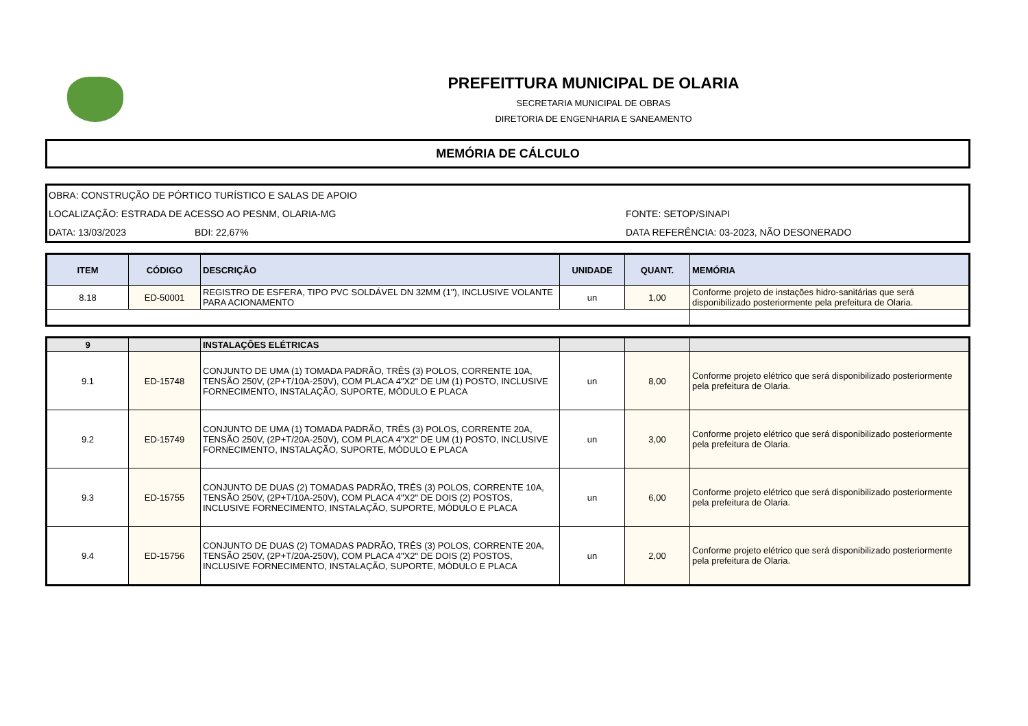PREFEITTURA MUNICIPAL DE OLARIA
SECRETARIA MUNICIPAL DE OBRAS
DIRETORIA DE ENGENHARIA E SANEAMENTO
MEMÓRIA DE CÁLCULO
OBRA: CONSTRUÇÃO DE PÓRTICO TURÍSTICO E SALAS DE APOIO
LOCALIZAÇÃO: ESTRADA DE ACESSO AO PESNM, OLARIA-MG FONTE: SETOP/SINAPI
DATA: 13/03/2023 BDI: 22,67% DATA REFERÊNCIA: 03-2023, NÃO DESONERADO
| ITEM | CÓDIGO | DESCRIÇÃO | UNIDADE | QUANT. | MEMÓRIA |
| --- | --- | --- | --- | --- | --- |
| 8.18 | ED-50001 | REGISTRO DE ESFERA, TIPO PVC SOLDÁVEL DN 32MM (1"), INCLUSIVE VOLANTE PARA ACIONAMENTO | un | 1,00 | Conforme projeto de instações hidro-sanitárias que será disponibilizado posteriormente pela prefeitura de Olaria. |
| 9 | | INSTALAÇÕES ELÉTRICAS | | | |
| 9.1 | ED-15748 | CONJUNTO DE UMA (1) TOMADA PADRÃO, TRÊS (3) POLOS, CORRENTE 10A, TENSÃO 250V, (2P+T/10A-250V), COM PLACA 4"X2" DE UM (1) POSTO, INCLUSIVE FORNECIMENTO, INSTALAÇÃO, SUPORTE, MÓDULO E PLACA | un | 8,00 | Conforme projeto elétrico que será disponibilizado posteriormente pela prefeitura de Olaria. |
| 9.2 | ED-15749 | CONJUNTO DE UMA (1) TOMADA PADRÃO, TRÊS (3) POLOS, CORRENTE 20A, TENSÃO 250V, (2P+T/20A-250V), COM PLACA 4"X2" DE UM (1) POSTO, INCLUSIVE FORNECIMENTO, INSTALAÇÃO, SUPORTE, MÓDULO E PLACA | un | 3,00 | Conforme projeto elétrico que será disponibilizado posteriormente pela prefeitura de Olaria. |
| 9.3 | ED-15755 | CONJUNTO DE DUAS (2) TOMADAS PADRÃO, TRÊS (3) POLOS, CORRENTE 10A, TENSÃO 250V, (2P+T/10A-250V), COM PLACA 4"X2" DE DOIS (2) POSTOS, INCLUSIVE FORNECIMENTO, INSTALAÇÃO, SUPORTE, MÓDULO E PLACA | un | 6,00 | Conforme projeto elétrico que será disponibilizado posteriormente pela prefeitura de Olaria. |
| 9.4 | ED-15756 | CONJUNTO DE DUAS (2) TOMADAS PADRÃO, TRÊS (3) POLOS, CORRENTE 20A, TENSÃO 250V, (2P+T/20A-250V), COM PLACA 4"X2" DE DOIS (2) POSTOS, INCLUSIVE FORNECIMENTO, INSTALAÇÃO, SUPORTE, MÓDULO E PLACA | un | 2,00 | Conforme projeto elétrico que será disponibilizado posteriormente pela prefeitura de Olaria. |